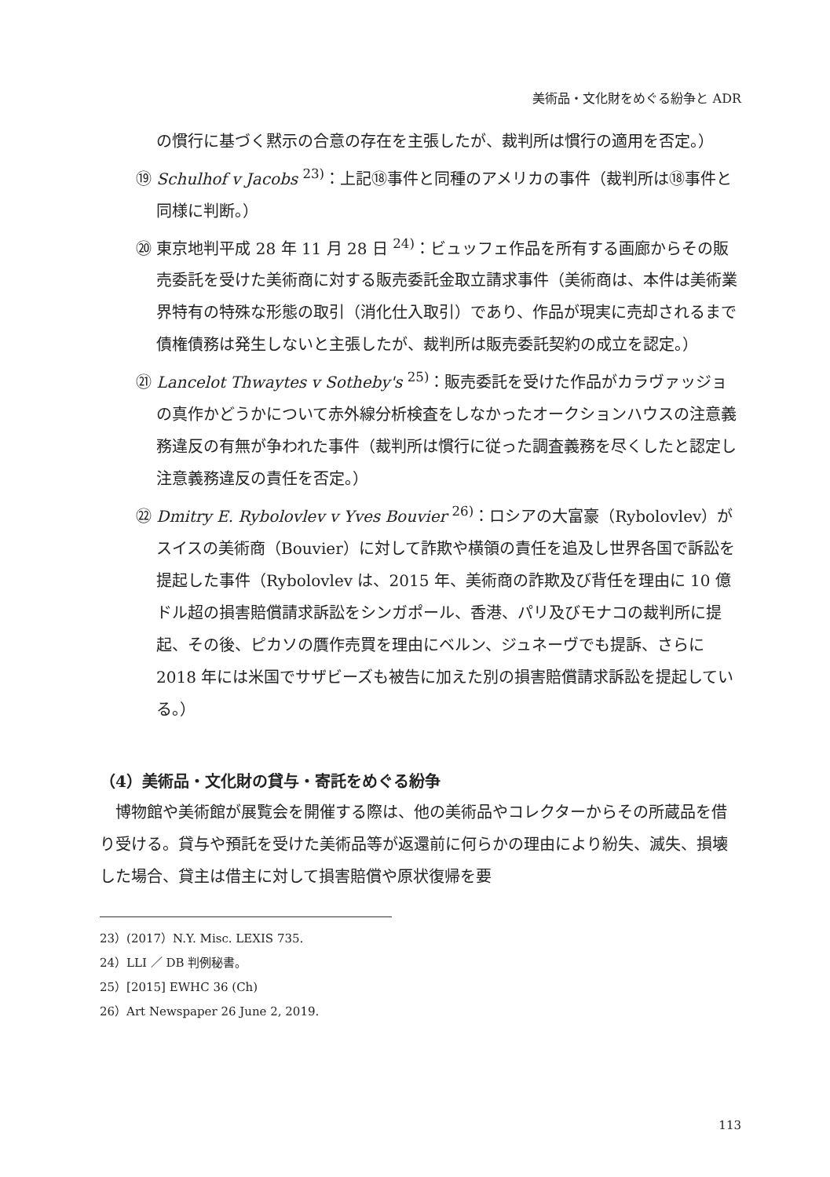美術品・文化財をめぐる紛争と ADR
の慣行に基づく黙示の合意の存在を主張したが、裁判所は慣行の適用を否定。）
⑲ Schulhof v Jacobs <sup>23)</sup>：上記⑱事件と同種のアメリカの事件（裁判所は⑱事件と同様に判断。）
⑳ 東京地判平成 28 年 11 月 28 日 <sup>24)</sup>：ビュッフェ作品を所有する画廊からその販売委託を受けた美術商に対する販売委託金取立請求事件（美術商は、本件は美術業界特有の特殊な形態の取引（消化仕入取引）であり、作品が現実に売却されるまで債権債務は発生しないと主張したが、裁判所は販売委託契約の成立を認定。）
㉑ Lancelot Thwaytes v Sotheby's <sup>25)</sup>：販売委託を受けた作品がカラヴァッジョの真作かどうかについて赤外線分析検査をしなかったオークションハウスの注意義務違反の有無が争われた事件（裁判所は慣行に従った調査義務を尽くしたと認定し注意義務違反の責任を否定。）
㉒ Dmitry E. Rybolovlev v Yves Bouvier <sup>26)</sup>：ロシアの大富豪（Rybolovlev）がスイスの美術商（Bouvier）に対して詐欺や横領の責任を追及し世界各国で訴訟を提起した事件（Rybolovlev は、2015 年、美術商の詐欺及び背任を理由に 10 億ドル超の損害賠償請求訴訟をシンガポール、香港、パリ及びモナコの裁判所に提起、その後、ピカソの贋作売買を理由にベルン、ジュネーヴでも提訴、さらに 2018 年には米国でサザビーズも被告に加えた別の損害賠償請求訴訟を提起している。）
（4）美術品・文化財の貸与・寄託をめぐる紛争
博物館や美術館が展覧会を開催する際は、他の美術品やコレクターからその所蔵品を借り受ける。貸与や預託を受けた美術品等が返還前に何らかの理由により紛失、滅失、損壊した場合、貸主は借主に対して損害賠償や原状復帰を要
23）(2017）N.Y. Misc. LEXIS 735.
24）LLI ／ DB 判例秘書。
25）[2015] EWHC 36 (Ch)
26）Art Newspaper 26 June 2, 2019.
113